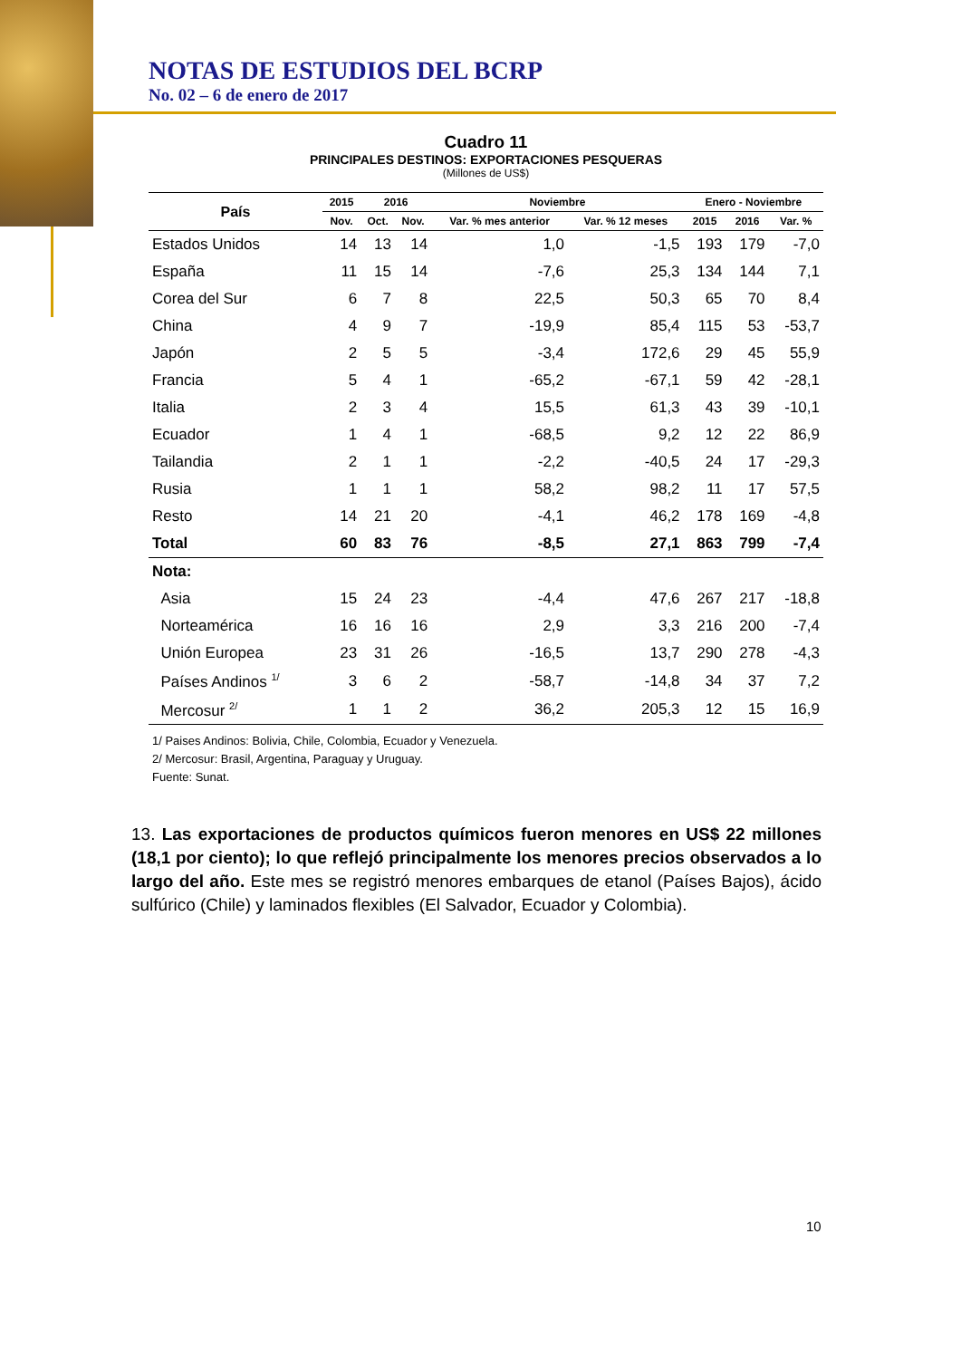NOTAS DE ESTUDIOS DEL BCRP
No. 02 – 6 de enero de 2017
Cuadro 11
PRINCIPALES DESTINOS: EXPORTACIONES PESQUERAS
(Millones de US$)
| País | 2015 | 2016 | | Noviembre | | Enero - Noviembre | | |
| --- | --- | --- | --- | --- | --- | --- | --- | --- |
| | Nov. | Oct. | Nov. | Var. % mes anterior | Var. % 12 meses | 2015 | 2016 | Var. % |
| Estados Unidos | 14 | 13 | 14 | 1,0 | -1,5 | 193 | 179 | -7,0 |
| España | 11 | 15 | 14 | -7,6 | 25,3 | 134 | 144 | 7,1 |
| Corea del Sur | 6 | 7 | 8 | 22,5 | 50,3 | 65 | 70 | 8,4 |
| China | 4 | 9 | 7 | -19,9 | 85,4 | 115 | 53 | -53,7 |
| Japón | 2 | 5 | 5 | -3,4 | 172,6 | 29 | 45 | 55,9 |
| Francia | 5 | 4 | 1 | -65,2 | -67,1 | 59 | 42 | -28,1 |
| Italia | 2 | 3 | 4 | 15,5 | 61,3 | 43 | 39 | -10,1 |
| Ecuador | 1 | 4 | 1 | -68,5 | 9,2 | 12 | 22 | 86,9 |
| Tailandia | 2 | 1 | 1 | -2,2 | -40,5 | 24 | 17 | -29,3 |
| Rusia | 1 | 1 | 1 | 58,2 | 98,2 | 11 | 17 | 57,5 |
| Resto | 14 | 21 | 20 | -4,1 | 46,2 | 178 | 169 | -4,8 |
| Total | 60 | 83 | 76 | -8,5 | 27,1 | 863 | 799 | -7,4 |
| Nota: | | | | | | | | |
| Asia | 15 | 24 | 23 | -4,4 | 47,6 | 267 | 217 | -18,8 |
| Norteamérica | 16 | 16 | 16 | 2,9 | 3,3 | 216 | 200 | -7,4 |
| Unión Europea | 23 | 31 | 26 | -16,5 | 13,7 | 290 | 278 | -4,3 |
| Países Andinos <sup>1/</sup> | 3 | 6 | 2 | -58,7 | -14,8 | 34 | 37 | 7,2 |
| Mercosur <sup>2/</sup> | 1 | 1 | 2 | 36,2 | 205,3 | 12 | 15 | 16,9 |
1/ Paises Andinos: Bolivia, Chile, Colombia, Ecuador y Venezuela.
2/ Mercosur: Brasil, Argentina, Paraguay y Uruguay.
Fuente: Sunat.
13. Las exportaciones de productos químicos fueron menores en US$ 22 millones (18,1 por ciento); lo que reflejó principalmente los menores precios observados a lo largo del año. Este mes se registró menores embarques de etanol (Países Bajos), ácido sulfúrico (Chile) y laminados flexibles (El Salvador, Ecuador y Colombia).
10